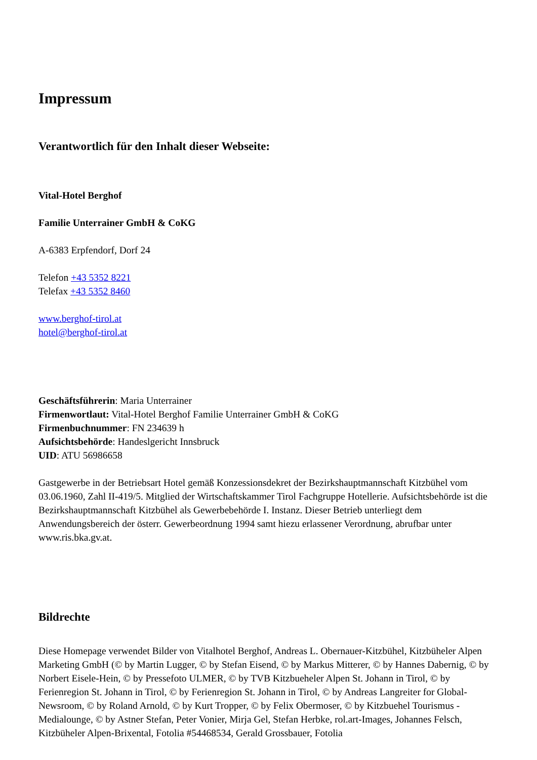Impressum
Verantwortlich für den Inhalt dieser Webseite:
Vital-Hotel Berghof
Familie Unterrainer GmbH & CoKG
A-6383 Erpfendorf, Dorf 24
Telefon +43 5352 8221
Telefax +43 5352 8460
www.berghof-tirol.at
hotel@berghof-tirol.at
Geschäftsführerin: Maria Unterrainer
Firmenwortlaut: Vital-Hotel Berghof Familie Unterrainer GmbH & CoKG
Firmenbuchnummer: FN 234639 h
Aufsichtsbehörde: Handeslgericht Innsbruck
UID: ATU 56986658
Gastgewerbe in der Betriebsart Hotel gemäß Konzessionsdekret der Bezirkshauptmannschaft Kitzbühel vom 03.06.1960, Zahl II-419/5. Mitglied der Wirtschaftskammer Tirol Fachgruppe Hotellerie. Aufsichtsbehörde ist die Bezirkshauptmannschaft Kitzbühel als Gewerbebehörde I. Instanz. Dieser Betrieb unterliegt dem Anwendungsbereich der österr. Gewerbeordnung 1994 samt hiezu erlassener Verordnung, abrufbar unter www.ris.bka.gv.at.
Bildrechte
Diese Homepage verwendet Bilder von Vitalhotel Berghof, Andreas L. Obernauer-Kitzbühel, Kitzbüheler Alpen Marketing GmbH (© by Martin Lugger, © by Stefan Eisend, © by Markus Mitterer, © by Hannes Dabernig, © by Norbert Eisele-Hein, © by Pressefoto ULMER, © by TVB Kitzbueheler Alpen St. Johann in Tirol, © by Ferienregion St. Johann in Tirol, © by Ferienregion St. Johann in Tirol, © by Andreas Langreiter for Global-Newsroom, © by Roland Arnold, © by Kurt Tropper, © by Felix Obermoser, © by Kitzbuehel Tourismus - Medialounge, © by Astner Stefan, Peter Vonier, Mirja Gel, Stefan Herbke, rol.art-Images, Johannes Felsch, Kitzbüheler Alpen-Brixental, Fotolia #54468534, Gerald Grossbauer, Fotolia